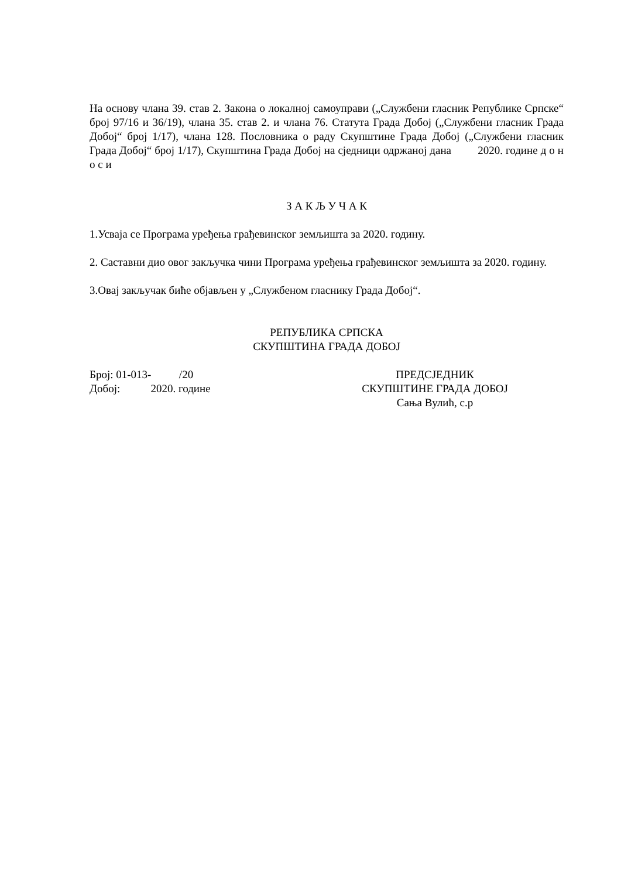На основу члана 39. став 2. Закона о локалној самоуправи („Службени гласник Републике Српске“ број 97/16 и 36/19), члана 35. став 2. и члана 76. Статута Града Добој („Службени гласник Града Добој“ број 1/17), члана 128. Пословника о раду Скупштине Града Добој („Службени гласник Града Добој“ број 1/17), Скупштина Града Добој на сједници одржаној дана 2020. године д о н о с и
З А К Љ У Ч А К
1.Усваја се Програма уређења грађевинског земљишта за 2020. годину.
2. Саставни дио овог закључка чини Програма уређења грађевинског земљишта за 2020. годину.
3.Овај закључак биће објављен у „Службеном гласнику Града Добој“.
РЕПУБЛИКА СРПСКА
СКУПШТИНА ГРАДА ДОБОЈ
Број: 01-013- /20
Добој: 2020. године
ПРЕДСЈЕДНИК
СКУПШТИНЕ ГРАДА ДОБОЈ
Сања Вулић, с.р